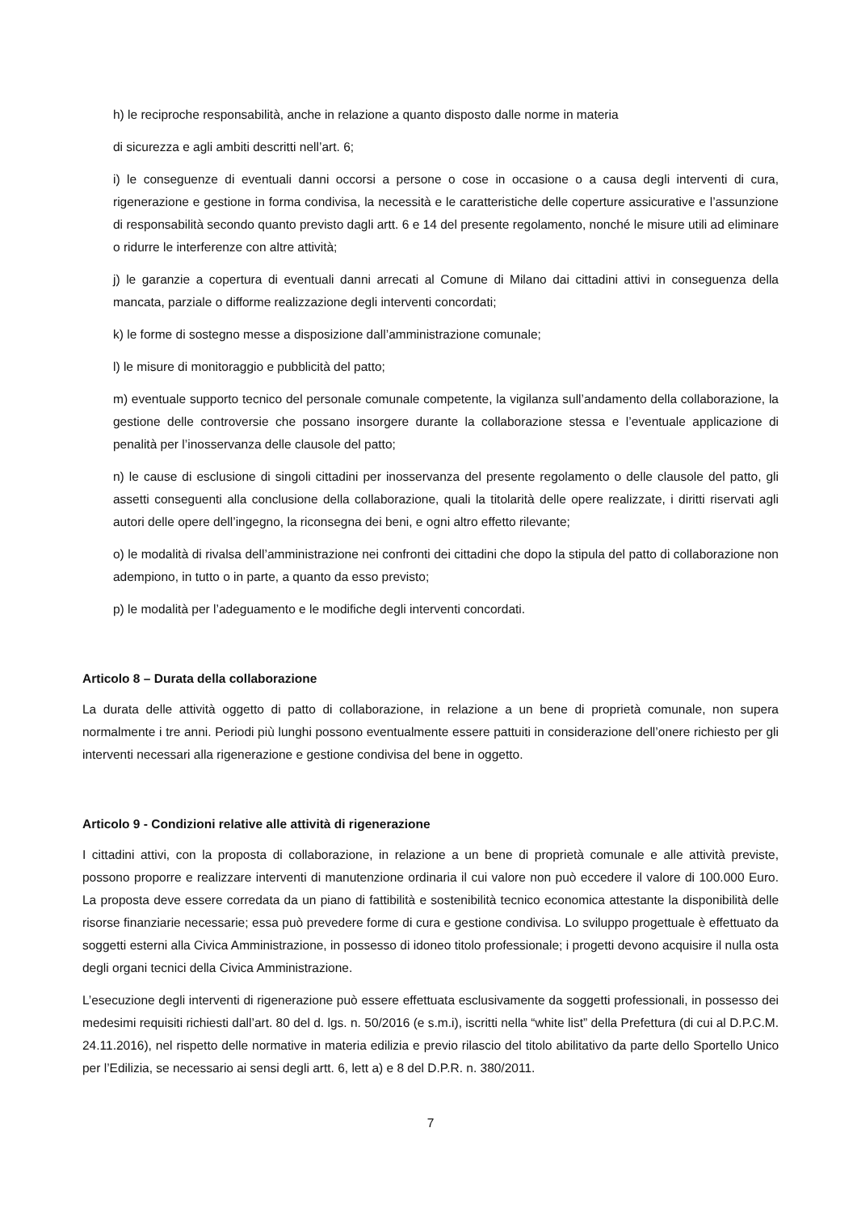h) le reciproche responsabilità, anche in relazione a quanto disposto dalle norme in materia
di sicurezza e agli ambiti descritti nell’art. 6;
i) le conseguenze di eventuali danni occorsi a persone o cose in occasione o a causa degli interventi di cura, rigenerazione e gestione in forma condivisa, la necessità e le caratteristiche delle coperture assicurative e l’assunzione di responsabilità secondo quanto previsto dagli artt. 6 e 14 del presente regolamento, nonché le misure utili ad eliminare o ridurre le interferenze con altre attività;
j) le garanzie a copertura di eventuali danni arrecati al Comune di Milano dai cittadini attivi in conseguenza della mancata, parziale o difforme realizzazione degli interventi concordati;
k) le forme di sostegno messe a disposizione dall’amministrazione comunale;
l) le misure di monitoraggio e pubblicità del patto;
m) eventuale supporto tecnico del personale comunale competente, la vigilanza sull’andamento della collaborazione, la gestione delle controversie che possano insorgere durante la collaborazione stessa e l’eventuale applicazione di penalità per l’inosservanza delle clausole del patto;
n) le cause di esclusione di singoli cittadini per inosservanza del presente regolamento o delle clausole del patto, gli assetti conseguenti alla conclusione della collaborazione, quali la titolarità delle opere realizzate, i diritti riservati agli autori delle opere dell’ingegno, la riconsegna dei beni, e ogni altro effetto rilevante;
o) le modalità di rivalsa dell’amministrazione nei confronti dei cittadini che dopo la stipula del patto di collaborazione non adempiono, in tutto o in parte, a quanto da esso previsto;
p) le modalità per l’adeguamento e le modifiche degli interventi concordati.
Articolo 8 – Durata della collaborazione
La durata delle attività oggetto di patto di collaborazione, in relazione a un bene di proprietà comunale, non supera normalmente i tre anni. Periodi più lunghi possono eventualmente essere pattuiti in considerazione dell’onere richiesto per gli interventi necessari alla rigenerazione e gestione condivisa del bene in oggetto.
Articolo 9 - Condizioni relative alle attività di rigenerazione
I cittadini attivi, con la proposta di collaborazione, in relazione a un bene di proprietà comunale e alle attività previste, possono proporre e realizzare interventi di manutenzione ordinaria il cui valore non può eccedere il valore di 100.000 Euro. La proposta deve essere corredata da un piano di fattibilità e sostenibilità tecnico economica attestante la disponibilità delle risorse finanziarie necessarie; essa può prevedere forme di cura e gestione condivisa. Lo sviluppo progettuale è effettuato da soggetti esterni alla Civica Amministrazione, in possesso di idoneo titolo professionale; i progetti devono acquisire il nulla osta degli organi tecnici della Civica Amministrazione.
L’esecuzione degli interventi di rigenerazione può essere effettuata esclusivamente da soggetti professionali, in possesso dei medesimi requisiti richiesti dall’art. 80 del d. lgs. n. 50/2016 (e s.m.i), iscritti nella “white list” della Prefettura (di cui al D.P.C.M. 24.11.2016), nel rispetto delle normative in materia edilizia e previo rilascio del titolo abilitativo da parte dello Sportello Unico per l’Edilizia, se necessario ai sensi degli artt. 6, lett a) e 8 del D.P.R. n. 380/2011.
7